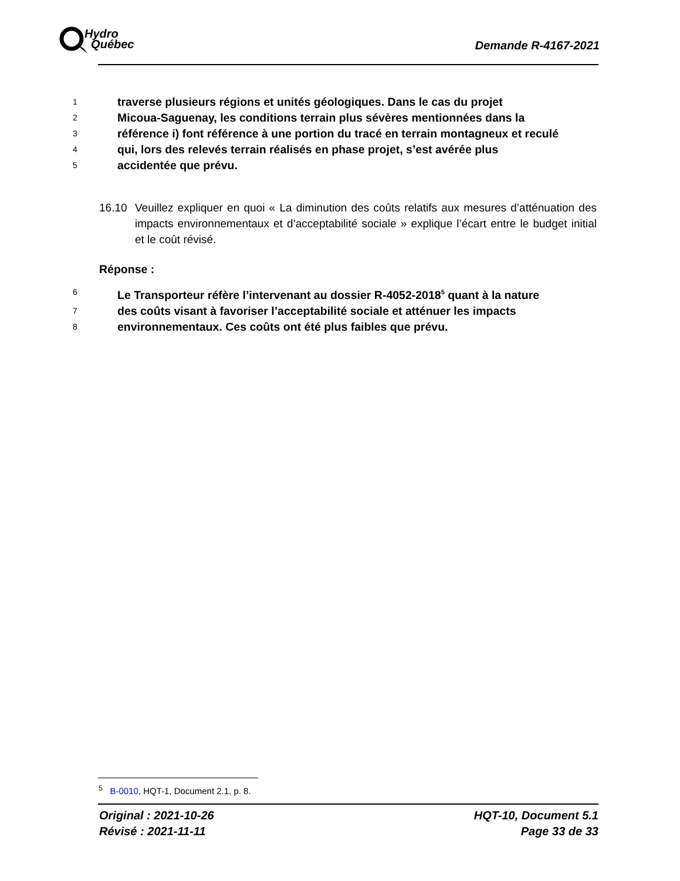Hydro
Québec
Demande R-4167-2021
1
traverse plusieurs régions et unités géologiques. Dans le cas du projet
2
Micoua-Saguenay, les conditions terrain plus sévères mentionnées dans la
3
référence i) font référence à une portion du tracé en terrain montagneux et reculé
4
qui, lors des relevés terrain réalisés en phase projet, s’est avérée plus
5
accidentée que prévu.
16.10 Veuillez expliquer en quoi « La diminution des coûts relatifs aux mesures d’atténuation des impacts environnementaux et d’acceptabilité sociale » explique l’écart entre le budget initial et le coût révisé.
Réponse :
6
Le Transporteur réfère l’intervenant au dossier R-4052-2018<sup>5</sup> quant à la nature
7
des coûts visant à favoriser l’acceptabilité sociale et atténuer les impacts
8
environnementaux. Ces coûts ont été plus faibles que prévu.
<sup>5</sup> B-0010, HQT-1, Document 2.1, p. 8.
Original : 2021-10-26
Révisé : 2021-11-11
HQT-10, Document 5.1
Page 33 de 33